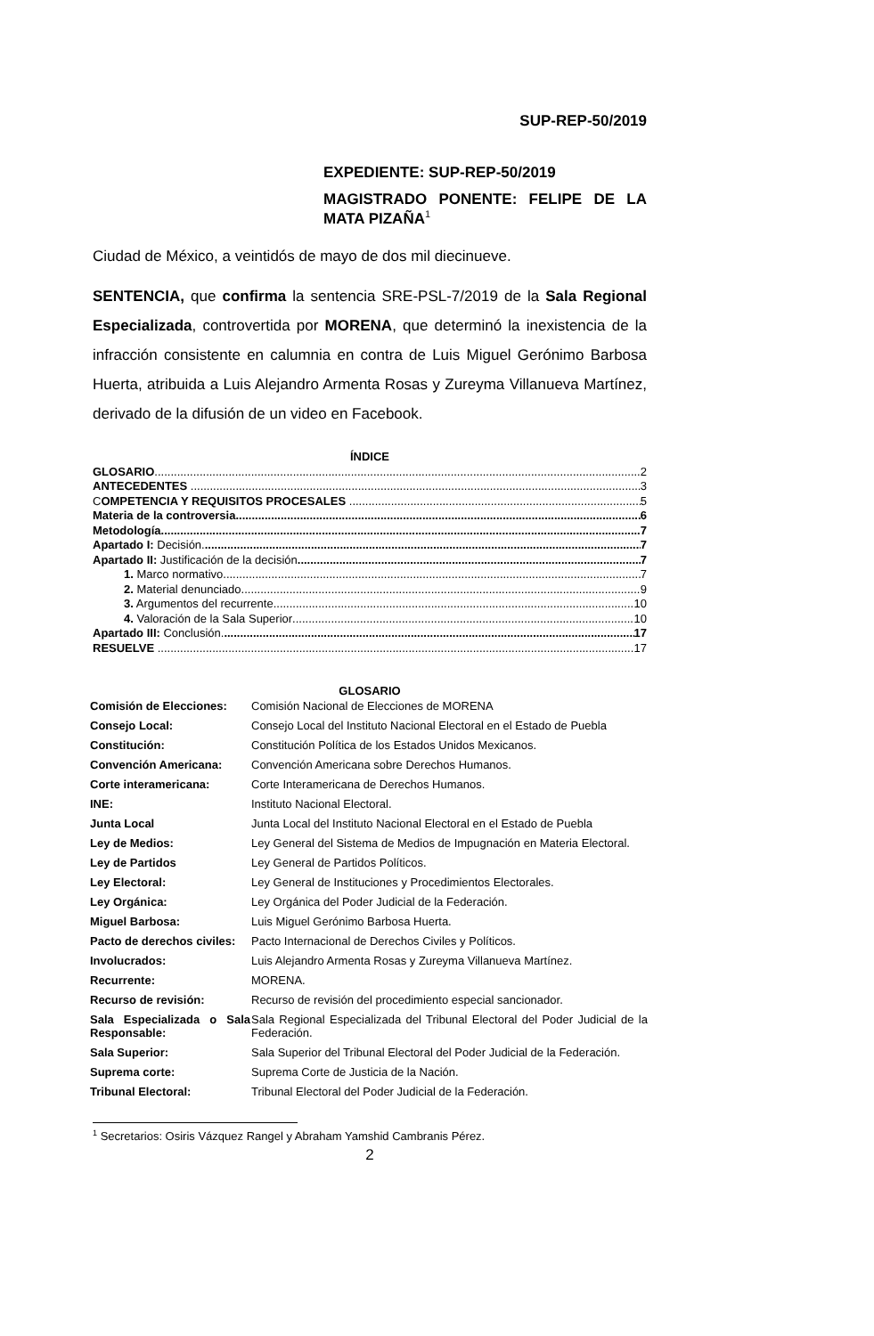SUP-REP-50/2019
EXPEDIENTE: SUP-REP-50/2019
MAGISTRADO PONENTE: FELIPE DE LA MATA PIZAÑA<sup>1</sup>
Ciudad de México, a veintidós de mayo de dos mil diecinueve.
SENTENCIA, que confirma la sentencia SRE-PSL-7/2019 de la Sala Regional Especializada, controvertida por MORENA, que determinó la inexistencia de la infracción consistente en calumnia en contra de Luis Miguel Gerónimo Barbosa Huerta, atribuida a Luis Alejandro Armenta Rosas y Zureyma Villanueva Martínez, derivado de la difusión de un video en Facebook.
ÍNDICE
GLOSARIO 2
ANTECEDENTES 3
COMPETENCIA Y REQUISITOS PROCESALES 5
Materia de la controversia. 6
Metodología. 7
Apartado I: Decisión. 7
Apartado II: Justificación de la decisión 7
1. Marco normativo. 7
2. Material denunciado. 9
3. Argumentos del recurrente. 10
4. Valoración de la Sala Superior 10
Apartado III: Conclusión. 17
RESUELVE 17
GLOSARIO
| Comisión de Elecciones: | Comisión Nacional de Elecciones de MORENA |
| Consejo Local: | Consejo Local del Instituto Nacional Electoral en el Estado de Puebla |
| Constitución: | Constitución Política de los Estados Unidos Mexicanos. |
| Convención Americana: | Convención Americana sobre Derechos Humanos. |
| Corte interamericana: | Corte Interamericana de Derechos Humanos. |
| INE: | Instituto Nacional Electoral. |
| Junta Local | Junta Local del Instituto Nacional Electoral en el Estado de Puebla |
| Ley de Medios: | Ley General del Sistema de Medios de Impugnación en Materia Electoral. |
| Ley de Partidos | Ley General de Partidos Políticos. |
| Ley Electoral: | Ley General de Instituciones y Procedimientos Electorales. |
| Ley Orgánica: | Ley Orgánica del Poder Judicial de la Federación. |
| Miguel Barbosa: | Luis Miguel Gerónimo Barbosa Huerta. |
| Pacto de derechos civiles: | Pacto Internacional de Derechos Civiles y Políticos. |
| Involucrados: | Luis Alejandro Armenta Rosas y Zureyma Villanueva Martínez. |
| Recurrente: | MORENA. |
| Recurso de revisión: | Recurso de revisión del procedimiento especial sancionador. |
| Sala Especializada o Sala Responsable: | Sala Regional Especializada del Tribunal Electoral del Poder Judicial de la Federación. |
| Sala Superior: | Sala Superior del Tribunal Electoral del Poder Judicial de la Federación. |
| Suprema corte: | Suprema Corte de Justicia de la Nación. |
| Tribunal Electoral: | Tribunal Electoral del Poder Judicial de la Federación. |
<sup>1</sup> Secretarios: Osiris Vázquez Rangel y Abraham Yamshid Cambranis Pérez.
2